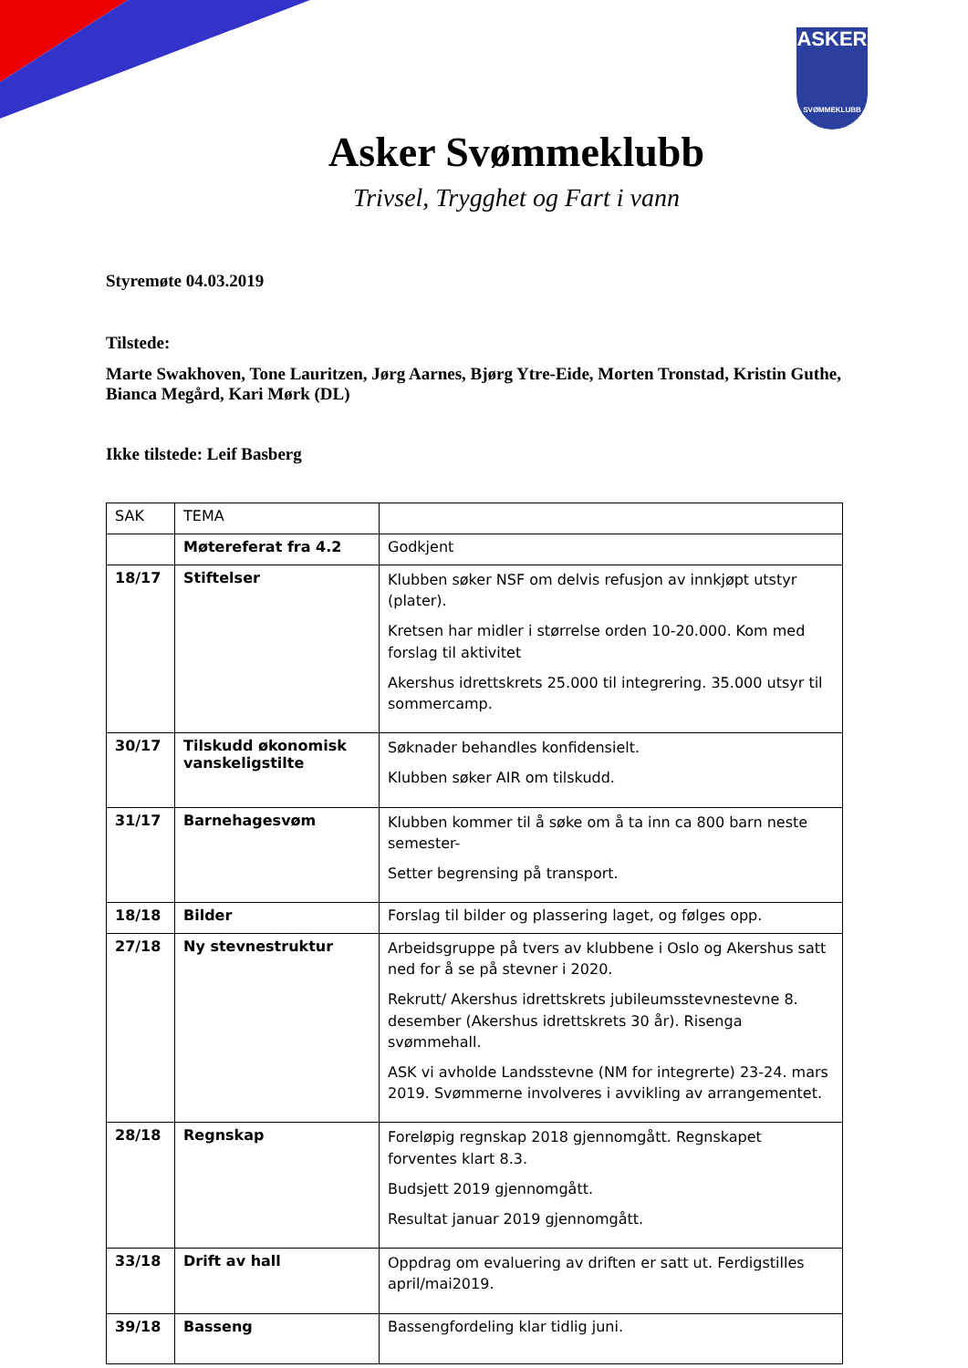ASKER
SVØMMEKLUBB
Asker Svømmeklubb
Trivsel, Trygghet og Fart i vann
Styremøte 04.03.2019
Tilstede:
Marte Swakhoven, Tone Lauritzen, Jørg Aarnes, Bjørg Ytre-Eide, Morten Tronstad, Kristin Guthe, Bianca Megård, Kari Mørk (DL)
Ikke tilstede: Leif Basberg
| SAK | TEMA | |
| | Møtereferat fra 4.2 | Godkjent |
| 18/17 | Stiftelser | Klubben søker NSF om delvis refusjon av innkjøpt utstyr (plater). Kretsen har midler i størrelse orden 10-20.000. Kom med forslag til aktivitet Akershus idrettskrets 25.000 til integrering. 35.000 utsyr til sommercamp. |
| 30/17 | Tilskudd økonomisk vanskeligstilte | Søknader behandles konfidensielt. Klubben søker AIR om tilskudd. |
| 31/17 | Barnehagesvøm | Klubben kommer til å søke om å ta inn ca 800 barn neste semester- Setter begrensing på transport. |
| 18/18 | Bilder | Forslag til bilder og plassering laget, og følges opp. |
| 27/18 | Ny stevnestruktur | Arbeidsgruppe på tvers av klubbene i Oslo og Akershus satt ned for å se på stevner i 2020. Rekrutt/ Akershus idrettskrets jubileumsstevnestevne 8. desember (Akershus idrettskrets 30 år). Risenga svømmehall. ASK vi avholde Landsstevne (NM for integrerte) 23-24. mars 2019. Svømmerne involveres i avvikling av arrangementet. |
| 28/18 | Regnskap | Foreløpig regnskap 2018 gjennomgått. Regnskapet forventes klart 8.3. Budsjett 2019 gjennomgått. Resultat januar 2019 gjennomgått. |
| 33/18 | Drift av hall | Oppdrag om evaluering av driften er satt ut. Ferdigstilles april/mai2019. |
| 39/18 | Basseng | Bassengfordeling klar tidlig juni. |